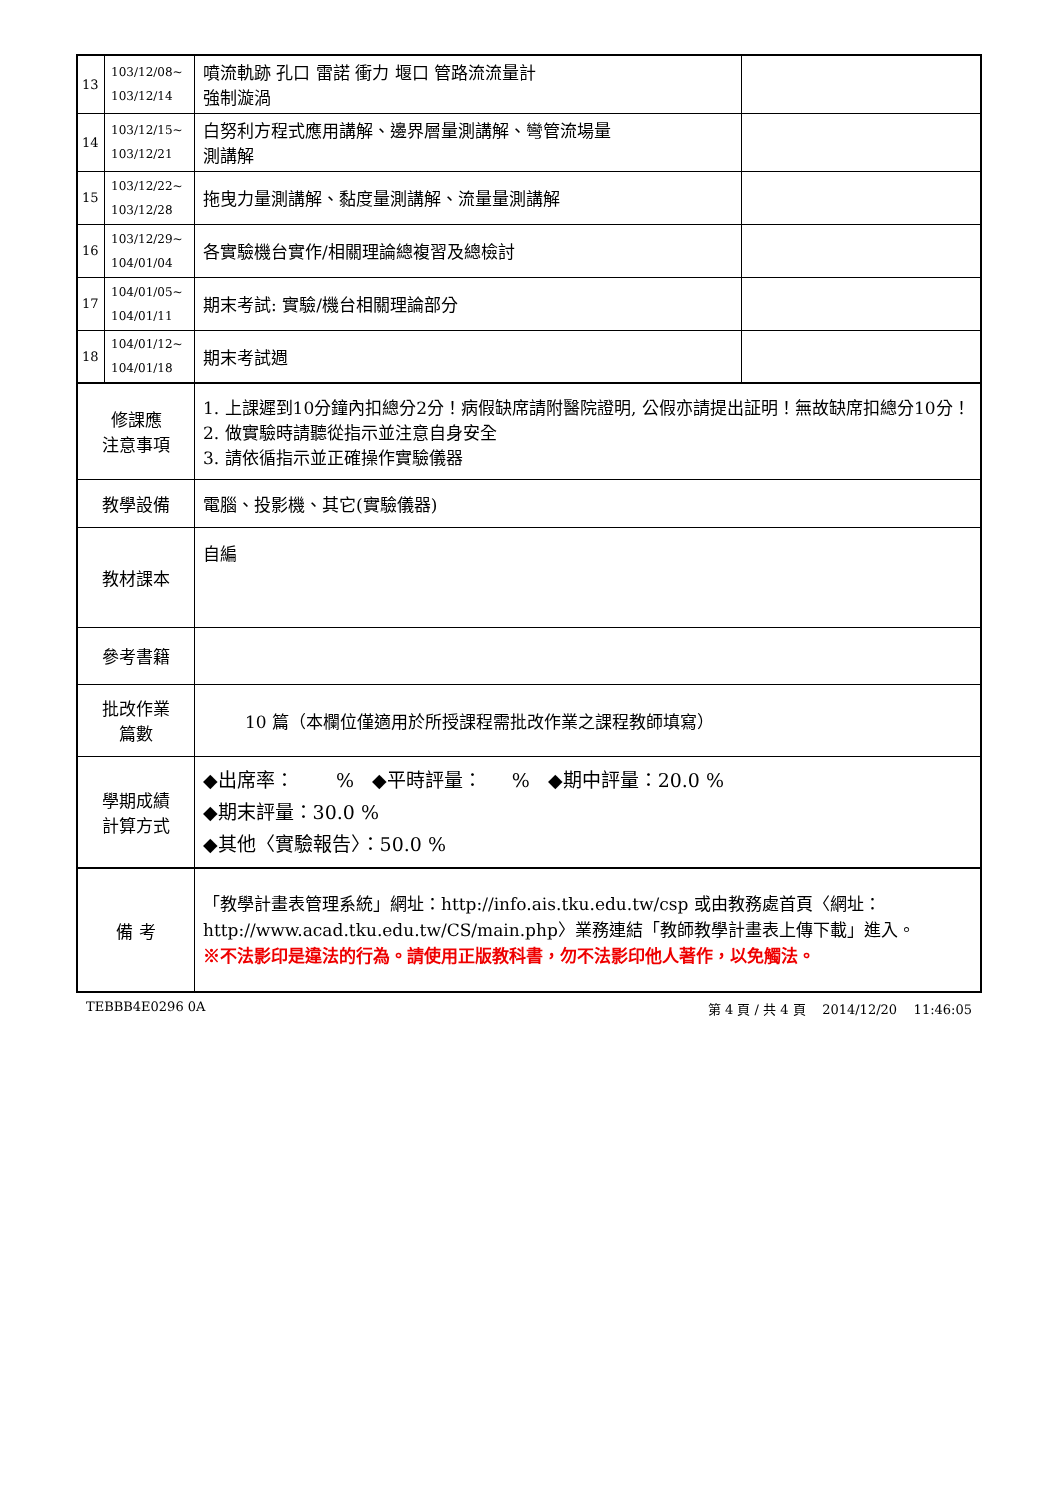| 13 | 103/12/08~ 103/12/14 | 噴流軌跡 孔口 雷諾 衝力 堰口 管路流流量計 強制漩渦 | |
| 14 | 103/12/15~ 103/12/21 | 白努利方程式應用講解、邊界層量測講解、彎管流場量 測講解 | |
| 15 | 103/12/22~ 103/12/28 | 拖曳力量測講解、黏度量測講解、流量量測講解 | |
| 16 | 103/12/29~ 104/01/04 | 各實驗機台實作/相關理論總複習及總檢討 | |
| 17 | 104/01/05~ 104/01/11 | 期末考試: 實驗/機台相關理論部分 | |
| 18 | 104/01/12~ 104/01/18 | 期末考試週 | |
| 修課應 注意事項 | | 1. 上課遲到10分鐘內扣總分2分！病假缺席請附醫院證明, 公假亦請提出証明！無故缺席扣總分10分！ 2. 做實驗時請聽從指示並注意自身安全 3. 請依循指示並正確操作實驗儀器 | |
| 教學設備 | | 電腦、投影機、其它(實驗儀器) | |
| 教材課本 | | 自編 | |
| 參考書籍 | | | |
| 批改作業 篇數 | | 10 篇（本欄位僅適用於所授課程需批改作業之課程教師填寫） | |
| 學期成績 計算方式 | | ◆出席率： % ◆平時評量： % ◆期中評量：20.0 % ◆期末評量：30.0 % ◆其他〈實驗報告〉：50.0 % | |
| 備 考 | | 「教學計畫表管理系統」網址： http://info.ais.tku.edu.tw/csp 或由教務處首頁〈網址： http://www.acad.tku.edu.tw/CS/main.php 〉業務連結「教師教學計畫表上傳下載」進入。 ※不法影印是違法的行為。請使用正版教科書，勿不法影印他人著作，以免觸法。 | |
TEBBB4E0296 0A 第 4 頁 / 共 4 頁 2014/12/20 11:46:05